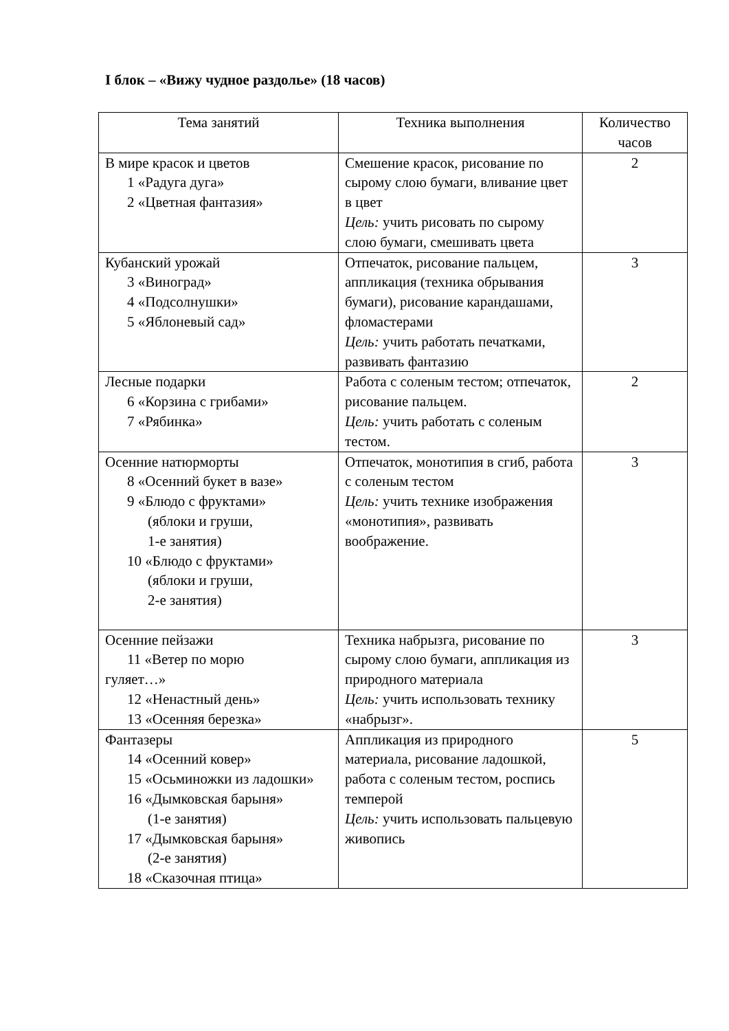I блок – «Вижу чудное раздолье» (18 часов)
| Тема занятий | Техника выполнения | Количество часов |
| В мире красок и цветов 1 «Радуга дуга» 2 «Цветная фантазия» | Смешение красок, рисование по сырому слою бумаги, вливание цвет в цвет Цель: учить рисовать по сырому слою бумаги, смешивать цвета | 2 |
| Кубанский урожай 3 «Виноград» 4 «Подсолнушки» 5 «Яблоневый сад» | Отпечаток, рисование пальцем, аппликация (техника обрывания бумаги), рисование карандашами, фломастерами Цель: учить работать печатками, развивать фантазию | 3 |
| Лесные подарки 6 «Корзина с грибами» 7 «Рябинка» | Работа с соленым тестом; отпечаток, рисование пальцем. Цель: учить работать с соленым тестом. | 2 |
| Осенние натюрморты 8 «Осенний букет в вазе» 9 «Блюдо с фруктами» (яблоки и груши, 1-е занятия) 10 «Блюдо с фруктами» (яблоки и груши, 2-е занятия) | Отпечаток, монотипия в сгиб, работа с соленым тестом Цель: учить технике изображения «монотипия», развивать воображение. | 3 |
| Осенние пейзажи 11 «Ветер по морю гуляет…» 12 «Ненастный день» 13 «Осенняя березка» | Техника набрызга, рисование по сырому слою бумаги, аппликация из природного материала Цель: учить использовать технику «набрызг». | 3 |
| Фантазеры 14 «Осенний ковер» 15 «Осьминожки из ладошки» 16 «Дымковская барыня» (1-е занятия) 17 «Дымковская барыня» (2-е занятия) 18 «Сказочная птица» | Аппликация из природного материала, рисование ладошкой, работа с соленым тестом, роспись темперой Цель: учить использовать пальцевую живопись | 5 |